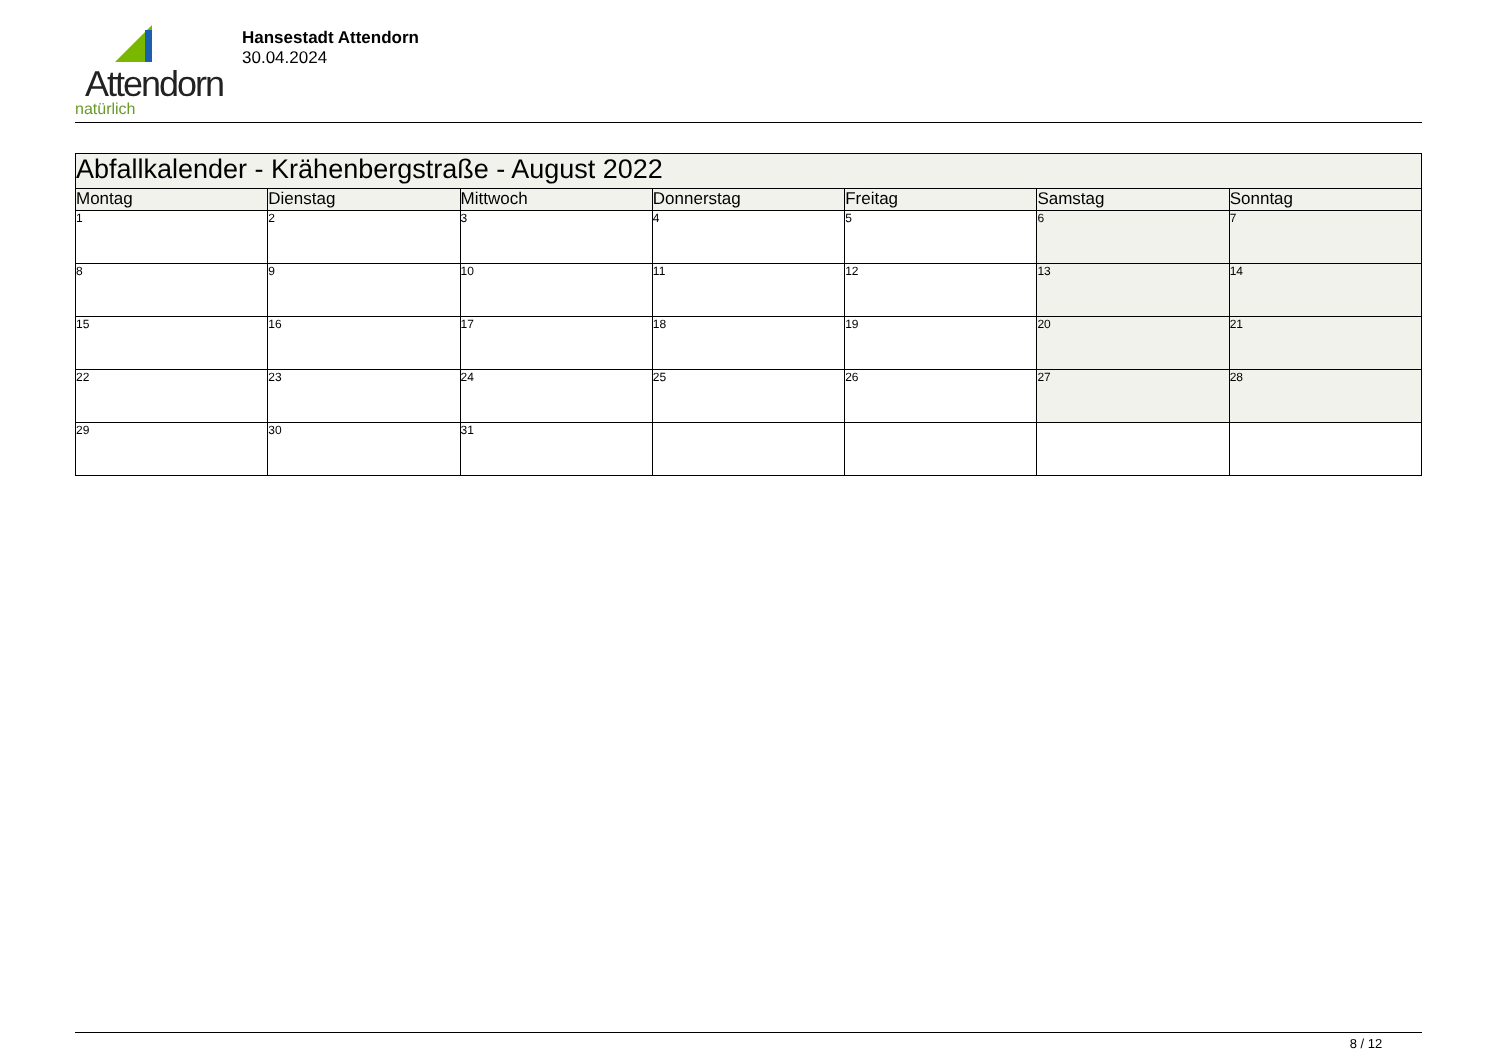Attendorn
natürlich
Hansestadt Attendorn
30.04.2024
| Abfallkalender - Krähenbergstraße - August 2022 | | | | | | |
| Montag | Dienstag | Mittwoch | Donnerstag | Freitag | Samstag | Sonntag |
| 1 | 2 | 3 | 4 | 5 | 6 | 7 |
| 8 | 9 | 10 | 11 | 12 | 13 | 14 |
| 15 | 16 | 17 | 18 | 19 | 20 | 21 |
| 22 | 23 | 24 | 25 | 26 | 27 | 28 |
| 29 | 30 | 31 | | | | |
8 / 12